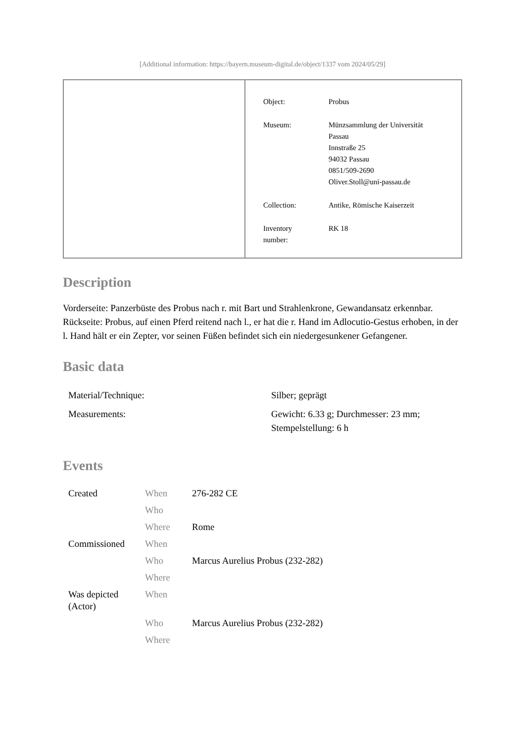[Additional information: https://bayern.museum-digital.de/object/1337 vom 2024/05/29]
| Object: | Probus |
| Museum: | Münzsammlung der Universität Passau Innstraße 25 94032 Passau 0851/509-2690 Oliver.Stoll@uni-passau.de |
| Collection: | Antike, Römische Kaiserzeit |
| Inventory number: | RK 18 |
Description
Vorderseite: Panzerbüste des Probus nach r. mit Bart und Strahlenkrone, Gewandansatz erkennbar.
Rückseite: Probus, auf einen Pferd reitend nach l., er hat die r. Hand im Adlocutio-Gestus erhoben, in der l. Hand hält er ein Zepter, vor seinen Füßen befindet sich ein niedergesunkener Gefangener.
Basic data
| Material/Technique: | Silber; geprägt |
| Measurements: | Gewicht: 6.33 g; Durchmesser: 23 mm; Stempelstellung: 6 h |
Events
| Created | When | 276-282 CE |
| | Who | |
| | Where | Rome |
| Commissioned | When | |
| | Who | Marcus Aurelius Probus (232-282) |
| | Where | |
| Was depicted (Actor) | When | |
| | Who | Marcus Aurelius Probus (232-282) |
| | Where | |